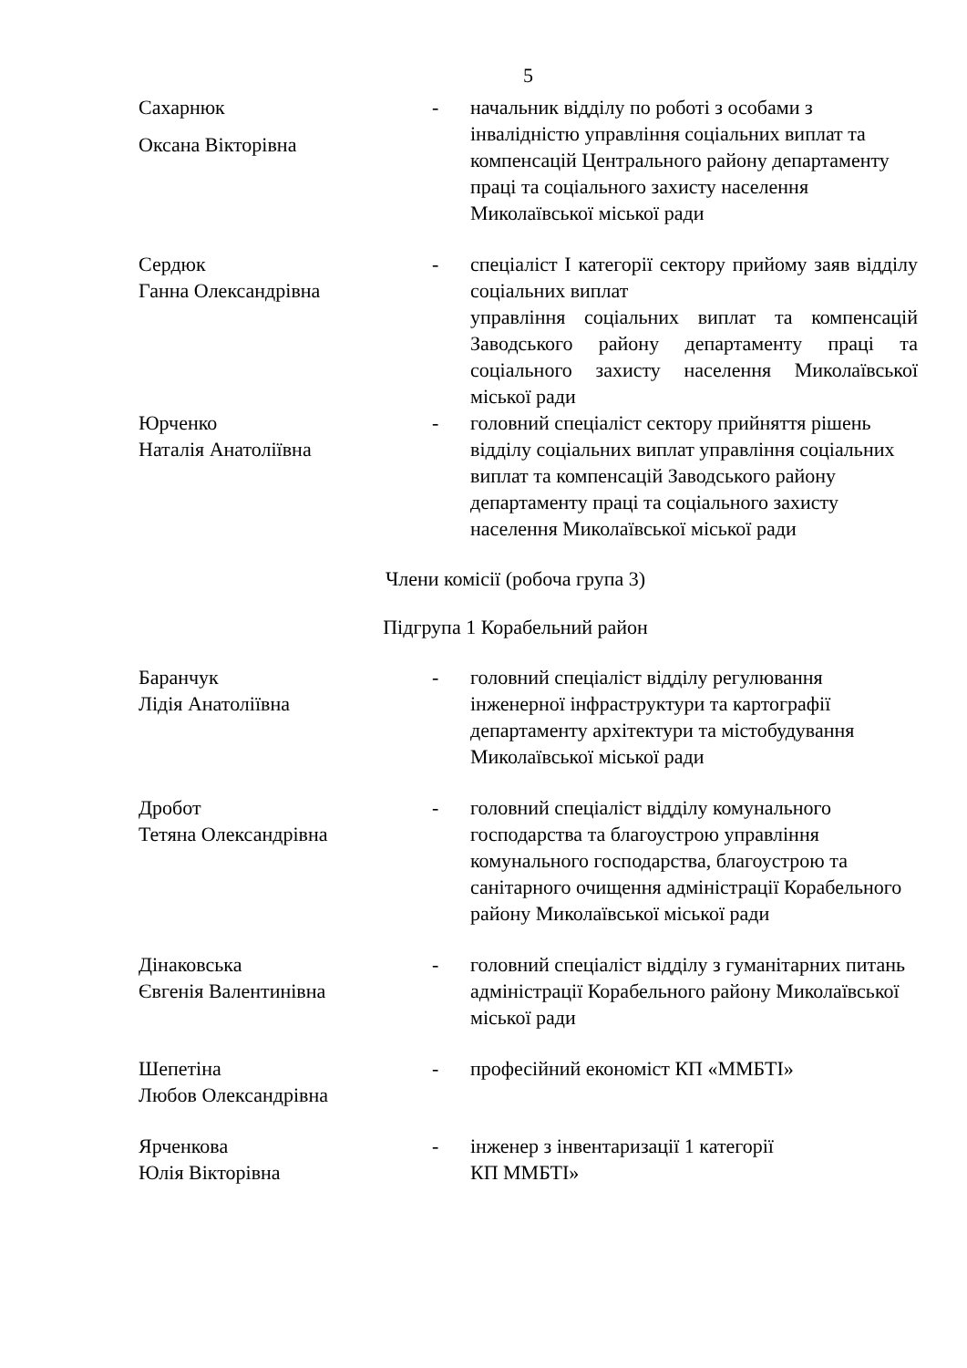5
Сахарнюк
Оксана Вікторівна
- начальник відділу по роботі з особами з інвалідністю управління соціальних виплат та компенсацій Центрального району департаменту праці та соціального захисту населення Миколаївської міської ради
Сердюк
Ганна Олександрівна
- спеціаліст І категорії сектору прийому заяв відділу соціальних виплат
управління соціальних виплат та компенсацій Заводського району департаменту праці та соціального захисту населення Миколаївської міської ради
Юрченко
Наталія Анатоліївна
- головний спеціаліст сектору прийняття рішень відділу соціальних виплат управління соціальних виплат та компенсацій Заводського району департаменту праці та соціального захисту населення Миколаївської міської ради
Члени комісії (робоча група 3)
Підгрупа 1 Корабельний район
Баранчук
Лідія Анатоліївна
- головний спеціаліст відділу регулювання інженерної інфраструктури та картографії департаменту архітектури та містобудування Миколаївської міської ради
Дробот
Тетяна Олександрівна
- головний спеціаліст відділу комунального господарства та благоустрою управління комунального господарства, благоустрою та санітарного очищення адміністрації Корабельного району Миколаївської міської ради
Дінаковська
Євгенія Валентинівна
- головний спеціаліст відділу з гуманітарних питань адміністрації Корабельного району Миколаївської міської ради
Шепетіна
Любов Олександрівна
- професійний економіст КП «ММБТІ»
Ярченкова
Юлія Вікторівна
- інженер з інвентаризації 1 категорії
КП ММБТІ»